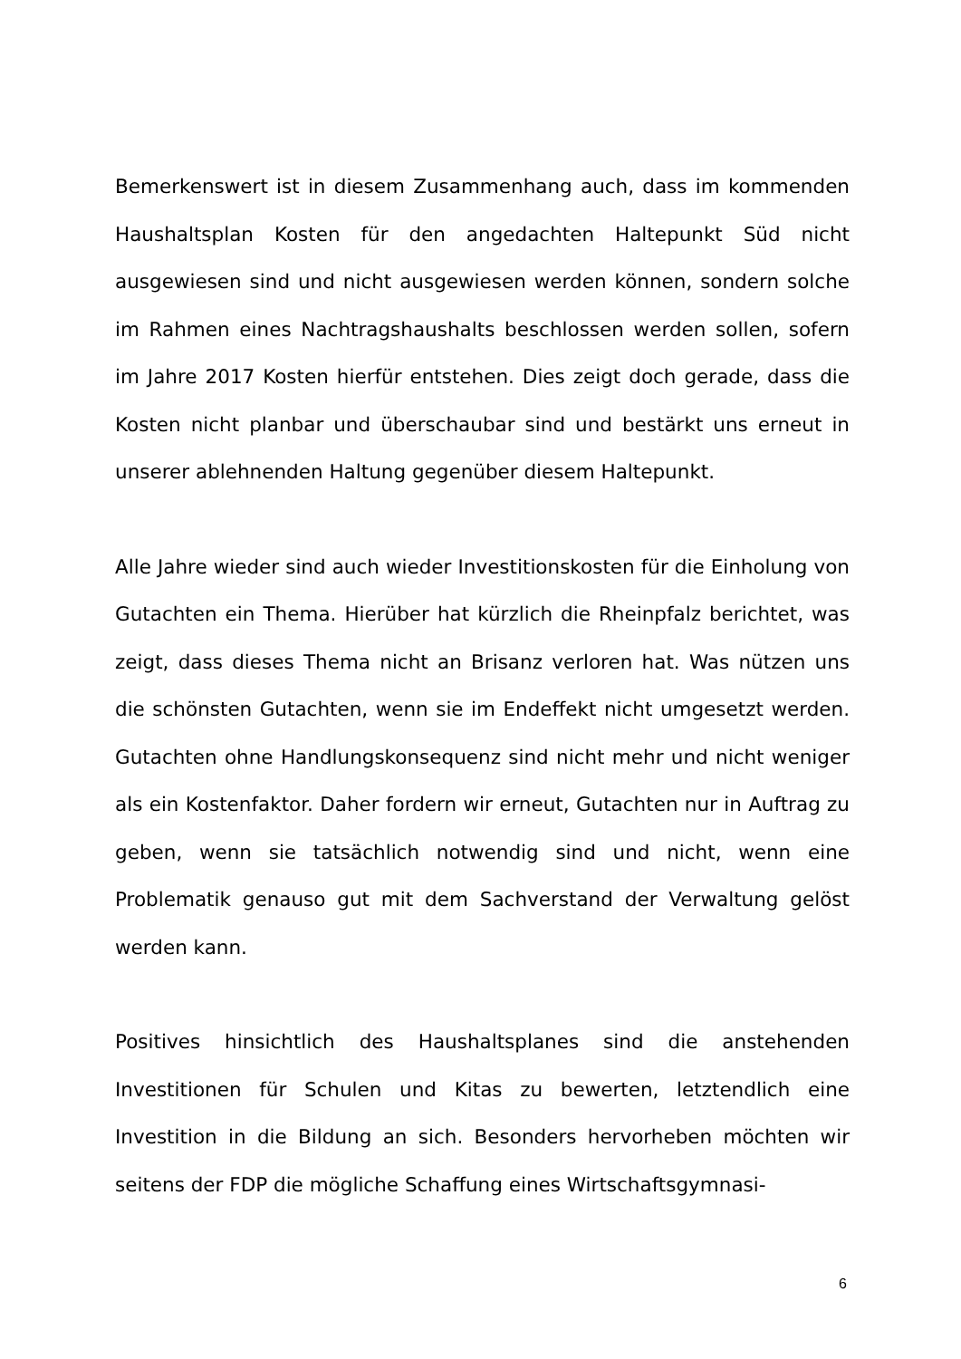Bemerkenswert ist in diesem Zusammenhang auch, dass im kommenden Haushaltsplan Kosten für den angedachten Haltepunkt Süd nicht ausgewiesen sind und nicht ausgewiesen werden können, sondern solche im Rahmen eines Nachtragshaushalts beschlossen werden sollen, sofern im Jahre 2017 Kosten hierfür entstehen. Dies zeigt doch gerade, dass die Kosten nicht planbar und überschaubar sind und bestärkt uns erneut in unserer ablehnenden Haltung gegenüber diesem Haltepunkt.
Alle Jahre wieder sind auch wieder Investitionskosten für die Einholung von Gutachten ein Thema. Hierüber hat kürzlich die Rheinpfalz berichtet, was zeigt, dass dieses Thema nicht an Brisanz verloren hat. Was nützen uns die schönsten Gutachten, wenn sie im Endeffekt nicht umgesetzt werden. Gutachten ohne Handlungskonsequenz sind nicht mehr und nicht weniger als ein Kostenfaktor. Daher fordern wir erneut, Gutachten nur in Auftrag zu geben, wenn sie tatsächlich notwendig sind und nicht, wenn eine Problematik genauso gut mit dem Sachverstand der Verwaltung gelöst werden kann.
Positives hinsichtlich des Haushaltsplanes sind die anstehenden Investitionen für Schulen und Kitas zu bewerten, letztendlich eine Investition in die Bildung an sich. Besonders hervorheben möchten wir seitens der FDP die mögliche Schaffung eines Wirtschaftsgymnasi-
6